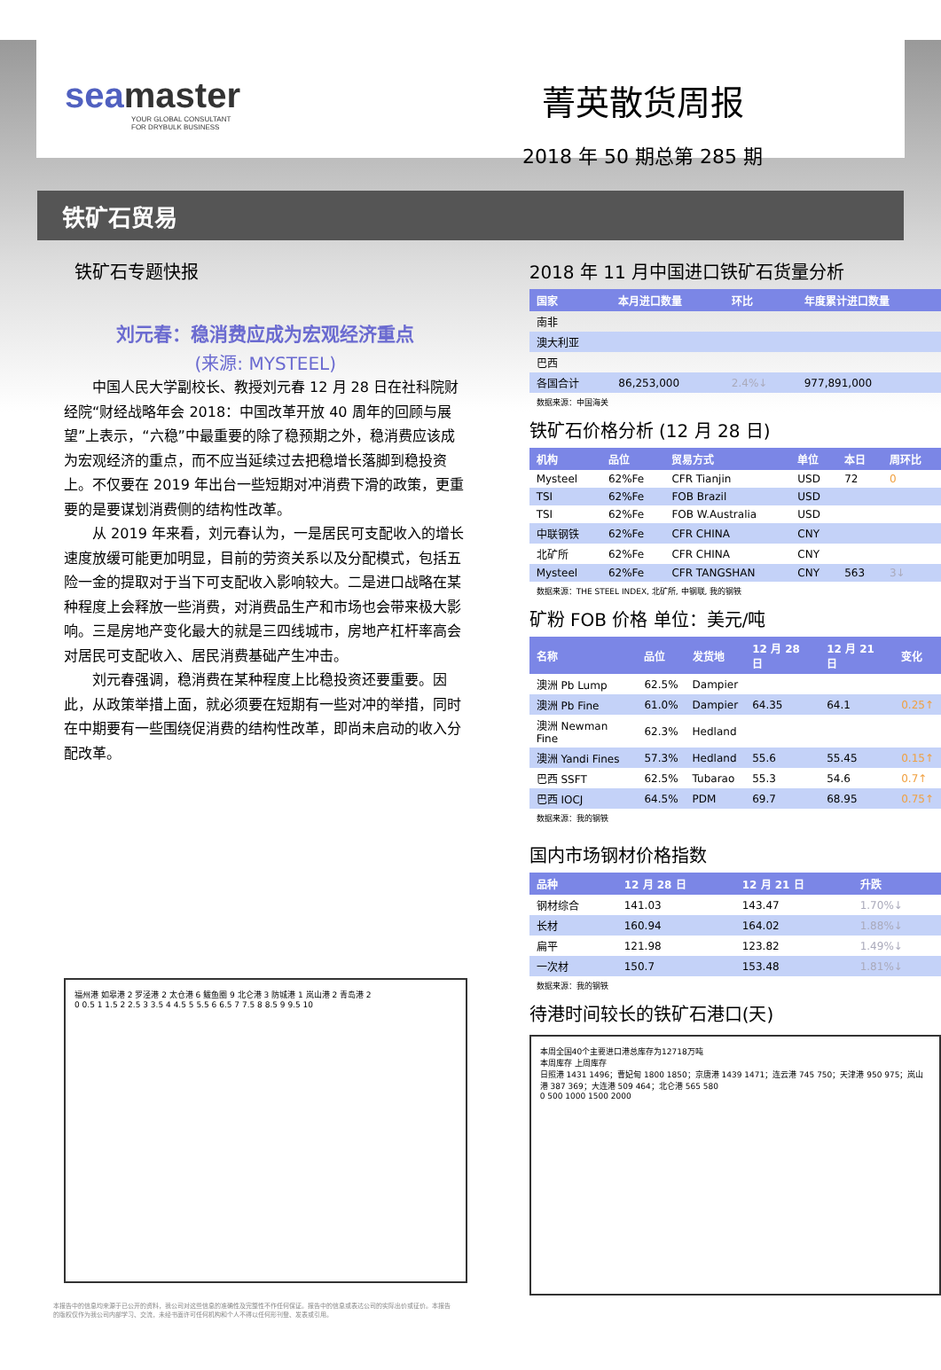seamaster
YOUR GLOBAL CONSULTANT
FOR DRYBULK BUSINESS
菁英散货周报
2018 年 50 期总第 285 期
铁矿石贸易
铁矿石专题快报
刘元春：稳消费应成为宏观经济重点
(来源: MYSTEEL)
中国人民大学副校长、教授刘元春 12 月 28 日在社科院财经院“财经战略年会 2018：中国改革开放 40 周年的回顾与展望”上表示，“六稳”中最重要的除了稳预期之外，稳消费应该成为宏观经济的重点，而不应当延续过去把稳增长落脚到稳投资上。不仅要在 2019 年出台一些短期对冲消费下滑的政策，更重要的是要谋划消费侧的结构性改革。
从 2019 年来看，刘元春认为，一是居民可支配收入的增长速度放缓可能更加明显，目前的劳资关系以及分配模式，包括五险一金的提取对于当下可支配收入影响较大。二是进口战略在某种程度上会释放一些消费，对消费品生产和市场也会带来极大影响。三是房地产变化最大的就是三四线城市，房地产杠杆率高会对居民可支配收入、居民消费基础产生冲击。
刘元春强调，稳消费在某种程度上比稳投资还要重要。因此，从政策举措上面，就必须要在短期有一些对冲的举措，同时在中期要有一些围绕促消费的结构性改革，即尚未启动的收入分配改革。
福州港 如皋港 2 罗泾港 2 太仓港 6 鲅鱼圈 9 北仑港 3 防城港 1 岚山港 2 青岛港 2
0 0.5 1 1.5 2 2.5 3 3.5 4 4.5 5 5.5 6 6.5 7 7.5 8 8.5 9 9.5 10
本报告中的信息均来源于已公开的资料，我公司对这些信息的准确性及完整性不作任何保证。报告中的信息或表达公司的实际出价或征价。本报告的版权仅作为我公司内部学习、交流，未经书面许可任何机构和个人不得以任何形刊登、发表或引用。
2018 年 11 月中国进口铁矿石货量分析
| 国家 | 本月进口数量 | 环比 | 年度累计进口数量 |
| --- | --- | --- | --- |
| 南非 | | | |
| 澳大利亚 | | | |
| 巴西 | | | |
| 各国合计 | 86,253,000 | 2.4%↓ | 977,891,000 |
数据来源：中国海关
铁矿石价格分析 (12 月 28 日)
| 机构 | 品位 | 贸易方式 | 单位 | 本日 | 周环比 |
| --- | --- | --- | --- | --- | --- |
| Mysteel | 62%Fe | CFR Tianjin | USD | 72 | 0 |
| TSI | 62%Fe | FOB Brazil | USD | | |
| TSI | 62%Fe | FOB W.Australia | USD | | |
| 中联钢铁 | 62%Fe | CFR CHINA | CNY | | |
| 北矿所 | 62%Fe | CFR CHINA | CNY | | |
| Mysteel | 62%Fe | CFR TANGSHAN | CNY | 563 | 3↓ |
数据来源：THE STEEL INDEX, 北矿所, 中钢联, 我的钢铁
矿粉 FOB 价格 单位：美元/吨
| 名称 | 品位 | 发货地 | 12 月 28 日 | 12 月 21 日 | 变化 |
| --- | --- | --- | --- | --- | --- |
| 澳洲 Pb Lump | 62.5% | Dampier | | | |
| 澳洲 Pb Fine | 61.0% | Dampier | 64.35 | 64.1 | 0.25↑ |
| 澳洲 Newman Fine | 62.3% | Hedland | | | |
| 澳洲 Yandi Fines | 57.3% | Hedland | 55.6 | 55.45 | 0.15↑ |
| 巴西 SSFT | 62.5% | Tubarao | 55.3 | 54.6 | 0.7↑ |
| 巴西 IOCJ | 64.5% | PDM | 69.7 | 68.95 | 0.75↑ |
数据来源：我的钢铁
国内市场钢材价格指数
| 品种 | 12 月 28 日 | 12 月 21 日 | 升跌 |
| --- | --- | --- | --- |
| 钢材综合 | 141.03 | 143.47 | 1.70%↓ |
| 长材 | 160.94 | 164.02 | 1.88%↓ |
| 扁平 | 121.98 | 123.82 | 1.49%↓ |
| 一次材 | 150.7 | 153.48 | 1.81%↓ |
数据来源：我的钢铁
待港时间较长的铁矿石港口(天)
本周全国40个主要进口港总库存为12718万吨
本周库存 上周库存
日照港 1431 1496；曹妃甸 1800 1850；京唐港 1439 1471；连云港 745 750；天津港 950 975；岚山港 387 369；大连港 509 464；北仑港 565 580
0 500 1000 1500 2000